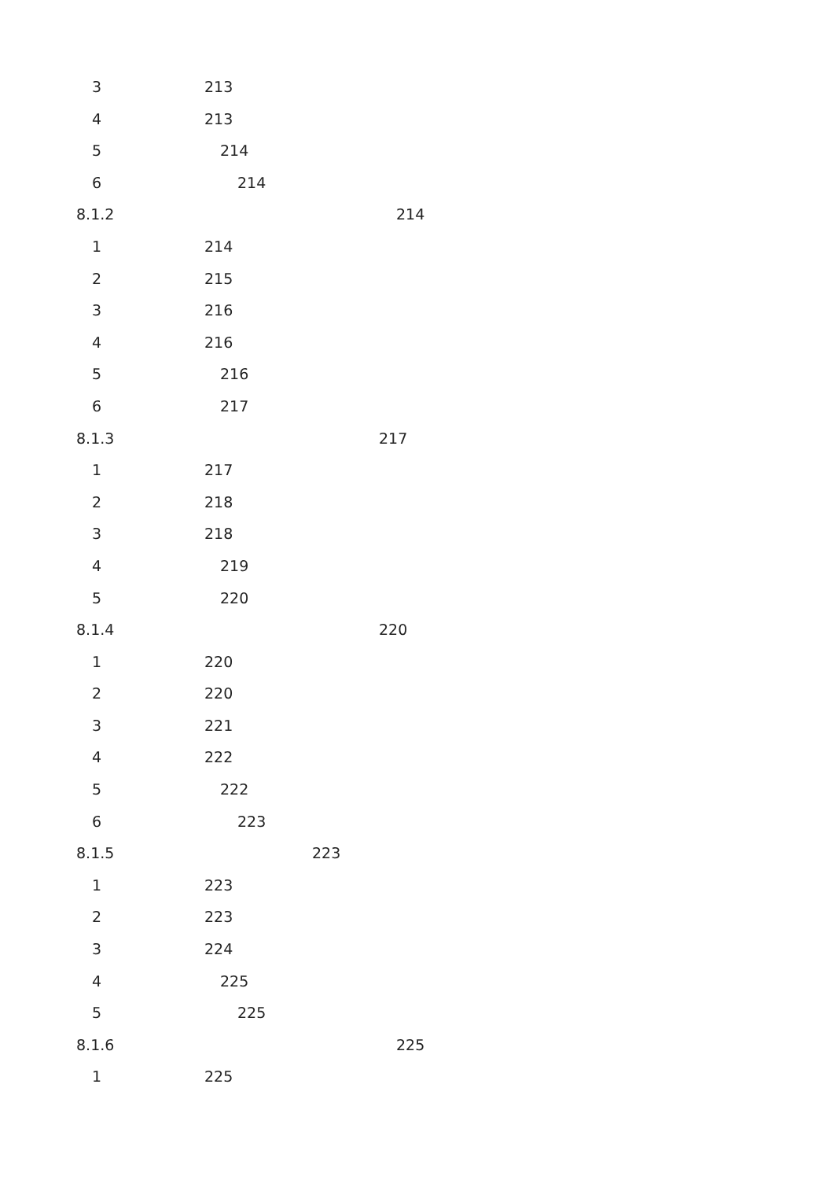3 213
4 213
5 214
6 214
8.1.2 214
1 214
2 215
3 216
4 216
5 216
6 217
8.1.3 217
1 217
2 218
3 218
4 219
5 220
8.1.4 220
1 220
2 220
3 221
4 222
5 222
6 223
8.1.5 223
1 223
2 223
3 224
4 225
5 225
8.1.6 225
1 225